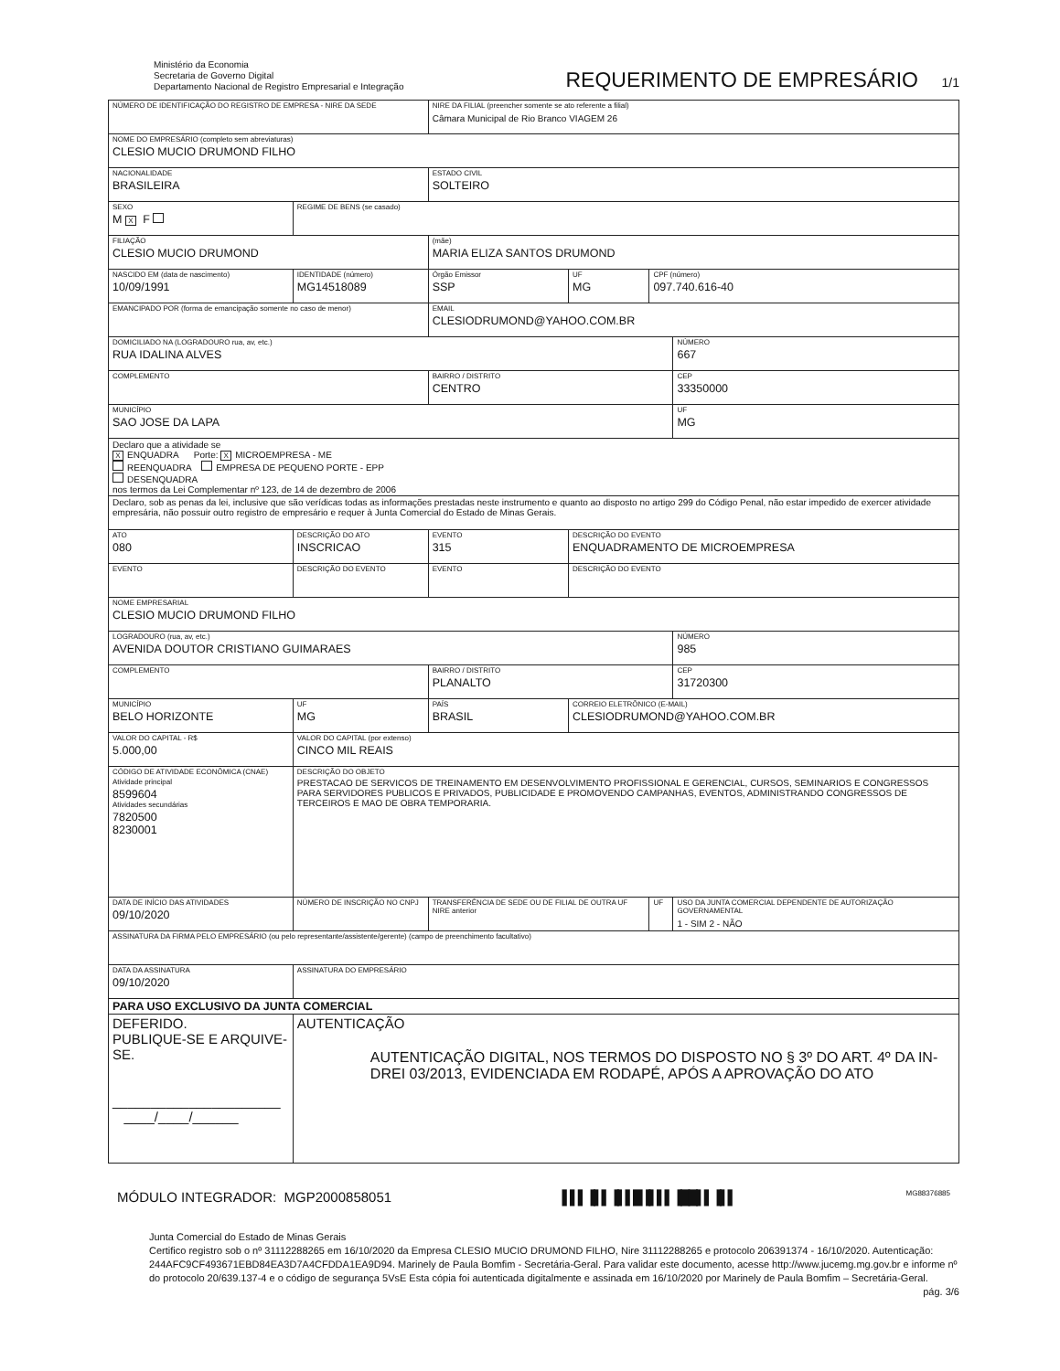Ministério da Economia
Secretaria de Governo Digital
Departamento Nacional de Registro Empresarial e Integração
REQUERIMENTO DE EMPRESÁRIO 1/1
| NÚMERO DE IDENTIFICAÇÃO DO REGISTRO DE EMPRESA - NIRE DA SEDE | | | | NIRE DA FILIAL (preencher somente se ato referente a filial) Câmara Municipal de Rio Branco VIAGEM 26 | | | |
| NOME DO EMPRESÁRIO (completo sem abreviaturas) CLESIO MUCIO DRUMOND FILHO | | | | | | | |
| NACIONALIDADE BRASILEIRA | | | | ESTADO CIVIL SOLTEIRO | | | |
| SEXO M X F | | REGIME DE BENS (se casado) | | | | | |
| FILIAÇÃO CLESIO MUCIO DRUMOND | | | | (mãe) MARIA ELIZA SANTOS DRUMOND | | | |
| NASCIDO EM (data de nascimento) 10/09/1991 | | IDENTIDADE (número) MG14518089 | | Órgão Emissor SSP | UF MG | CPF (número) 097.740.616-40 | |
| EMANCIPADO POR (forma de emancipação somente no caso de menor) | | | | EMAIL CLESIODRUMOND@YAHOO.COM.BR | | | |
| DOMICILIADO NA (LOGRADOURO rua, av, etc.) RUA IDALINA ALVES | | | | | | | NÚMERO 667 |
| COMPLEMENTO | | | | BAIRRO / DISTRITO CENTRO | | | CEP 33350000 |
| MUNICÍPIO SAO JOSE DA LAPA | | | | | | | UF MG |
| Declaro que a atividade se X ENQUADRA Porte: X MICROEMPRESA - ME REENQUADRA EMPRESA DE PEQUENO PORTE - EPP DESENQUADRA nos termos da Lei Complementar nº 123, de 14 de dezembro de 2006 | | | | | | | |
| Declaro, sob as penas da lei, inclusive que são verídicas todas as informações prestadas neste instrumento e quanto ao disposto no artigo 299 do Código Penal, não estar impedido de exercer atividade empresária, não possuir outro registro de empresário e requer à Junta Comercial do Estado de Minas Gerais. | | | | | | | |
| ATO 080 | DESCRIÇÃO DO ATO INSCRICAO | | | EVENTO 315 | DESCRIÇÃO DO EVENTO ENQUADRAMENTO DE MICROEMPRESA | | |
| EVENTO | DESCRIÇÃO DO EVENTO | | | EVENTO | DESCRIÇÃO DO EVENTO | | |
| NOME EMPRESARIAL CLESIO MUCIO DRUMOND FILHO | | | | | | | |
| LOGRADOURO (rua, av, etc.) AVENIDA DOUTOR CRISTIANO GUIMARAES | | | | | | | NÚMERO 985 |
| COMPLEMENTO | | | | BAIRRO / DISTRITO PLANALTO | | | CEP 31720300 |
| MUNICÍPIO BELO HORIZONTE | | | UF MG | PAÍS BRASIL | CORREIO ELETRÔNICO (E-MAIL) CLESIODRUMOND@YAHOO.COM.BR | | |
| VALOR DO CAPITAL - R$ 5.000,00 | VALOR DO CAPITAL (por extenso) CINCO MIL REAIS | | | | | | |
| CÓDIGO DE ATIVIDADE ECONÔMICA (CNAE) Atividade principal 8599604 Atividades secundárias 7820500 8230001 | DESCRIÇÃO DO OBJETO PRESTACAO DE SERVICOS DE TREINAMENTO EM DESENVOLVIMENTO PROFISSIONAL E GERENCIAL, CURSOS, SEMINARIOS E CONGRESSOS PARA SERVIDORES PUBLICOS E PRIVADOS, PUBLICIDADE E PROMOVENDO CAMPANHAS, EVENTOS, ADMINISTRANDO CONGRESSOS DE TERCEIROS E MAO DE OBRA TEMPORARIA. | | | | | | |
| DATA DE INÍCIO DAS ATIVIDADES 09/10/2020 | | NÚMERO DE INSCRIÇÃO NO CNPJ | | TRANSFERÊNCIA DE SEDE OU DE FILIAL DE OUTRA UF NIRE anterior | | UF | USO DA JUNTA COMERCIAL DEPENDENTE DE AUTORIZAÇÃO GOVERNAMENTAL 1 - SIM 2 - NÃO |
| ASSINATURA DA FIRMA PELO EMPRESÁRIO (ou pelo representante/assistente/gerente) (campo de preenchimento facultativo) | | | | | | | |
| DATA DA ASSINATURA 09/10/2020 | | ASSINATURA DO EMPRESÁRIO | | | | | |
| PARA USO EXCLUSIVO DA JUNTA COMERCIAL | | | | | | | |
| DEFERIDO. PUBLIQUE-SE E ARQUIVE-SE. ______________________ ____/____/______ | | AUTENTICAÇÃO AUTENTICAÇÃO DIGITAL, NOS TERMOS DO DISPOSTO NO § 3º DO ART. 4º DA IN-DREI 03/2013, EVIDENCIADA EM RODAPÉ, APÓS A APROVAÇÃO DO ATO | | | | | |
MÓDULO INTEGRADOR: MGP2000858051 ▌▌▌▐▌▌▐▌▌█▐▌▌▌▐██▌▌▐▌▌ MG88376885
Junta Comercial do Estado de Minas Gerais
Certifico registro sob o nº 31112288265 em 16/10/2020 da Empresa CLESIO MUCIO DRUMOND FILHO, Nire 31112288265 e protocolo 206391374 - 16/10/2020. Autenticação: 244AFC9CF493671EBD84EA3D7A4CFDDA1EA9D94. Marinely de Paula Bomfim - Secretária-Geral. Para validar este documento, acesse http://www.jucemg.mg.gov.br e informe nº do protocolo 20/639.137-4 e o código de segurança 5VsE Esta cópia foi autenticada digitalmente e assinada em 16/10/2020 por Marinely de Paula Bomfim – Secretária-Geral.
pág. 3/6